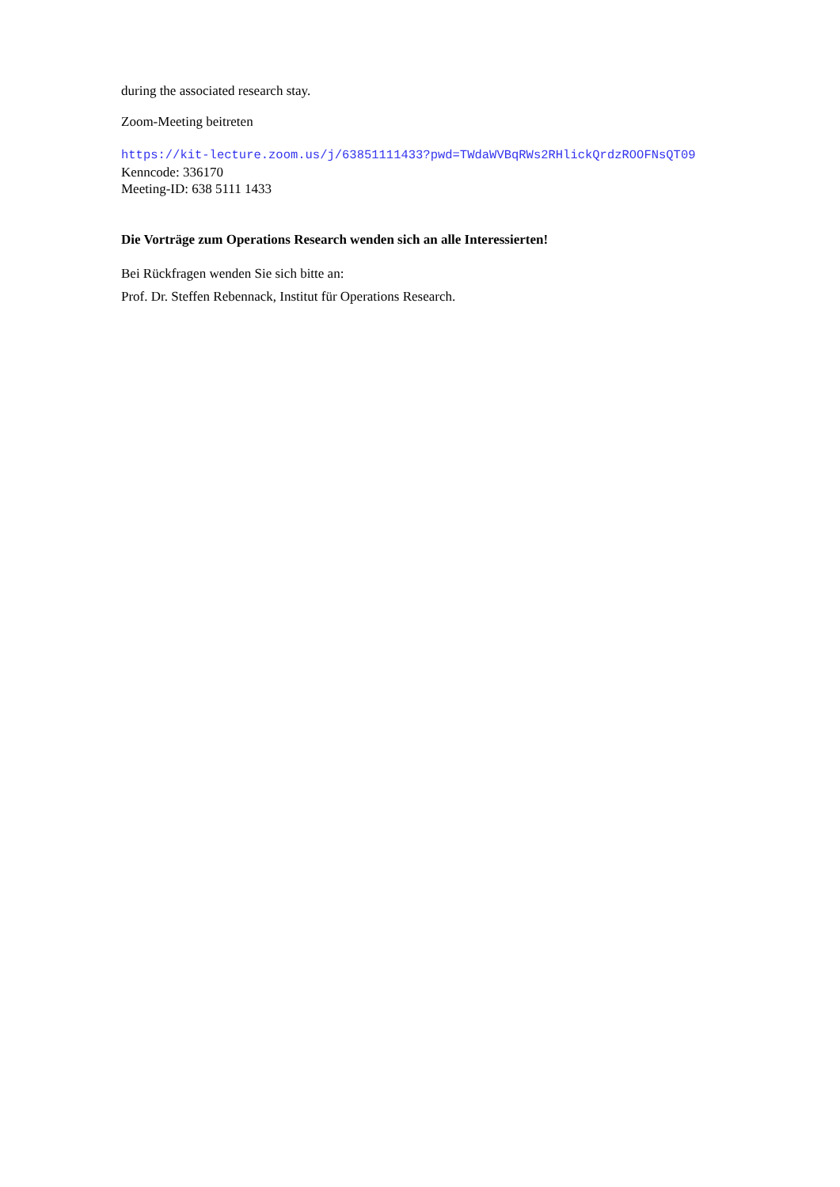during the associated research stay.
Zoom-Meeting beitreten
https://kit-lecture.zoom.us/j/63851111433?pwd=TWdaWVBqRWs2RHlickQrdzROOFNsQT09
Kenncode: 336170
Meeting-ID: 638 5111 1433
Die Vorträge zum Operations Research wenden sich an alle Interessierten!
Bei Rückfragen wenden Sie sich bitte an:
Prof. Dr. Steffen Rebennack, Institut für Operations Research.